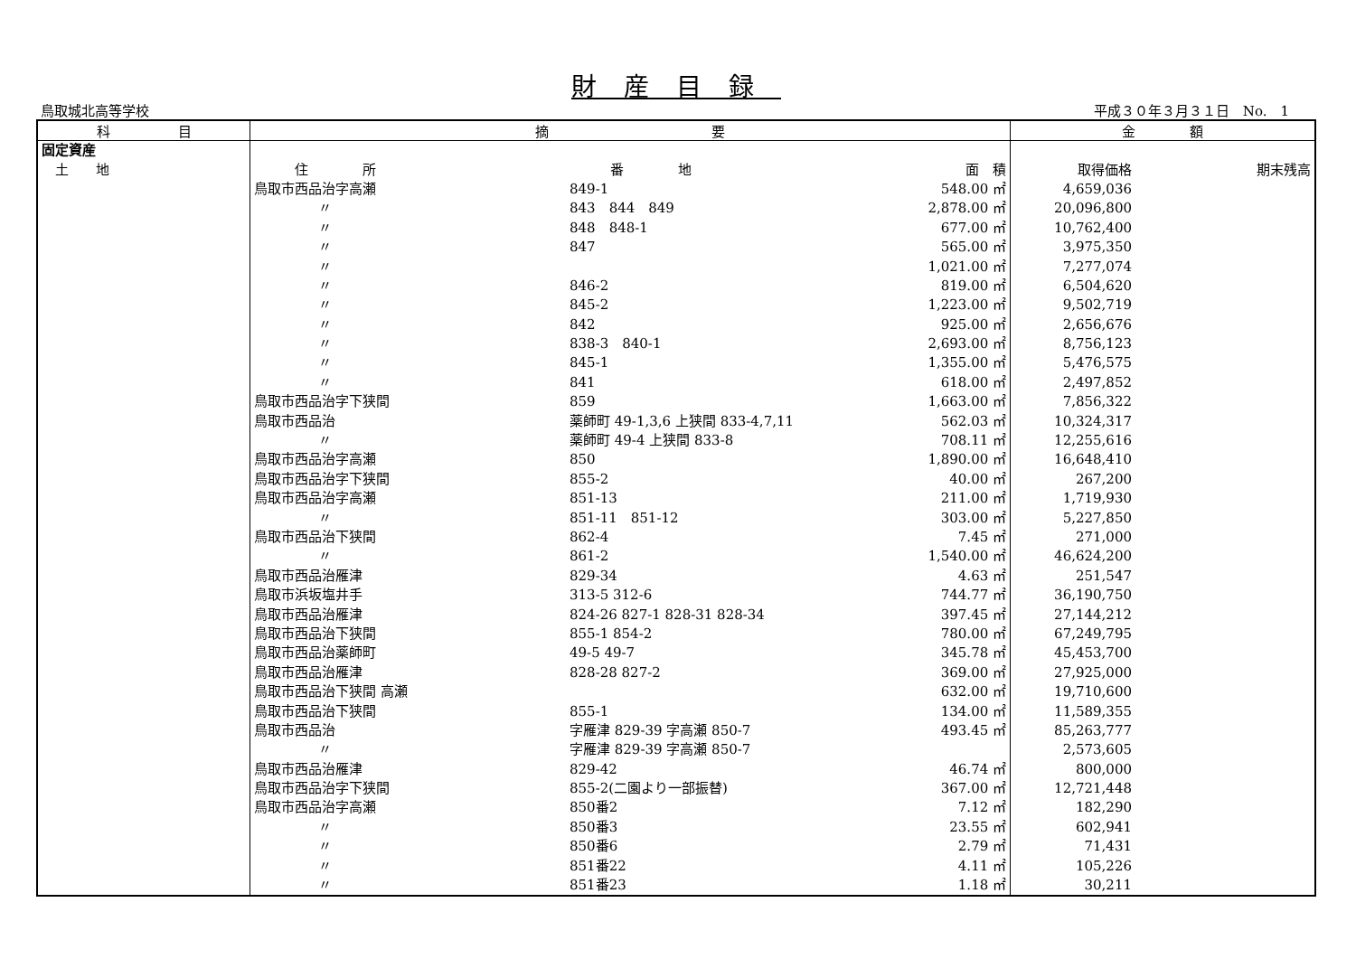財産目録
鳥取城北高等学校 平成３０年３月３１日　No.　1
| 科 目 | 摘 要 | | | 金 額 | |
| --- | --- | --- | --- | --- | --- |
| 固定資産 | | | | | |
| 土 地 | 住 所 | 番 地 | 面 積 | 取得価格 | 期末残高 |
| | 鳥取市西品治字高瀬 | 849-1 | 548.00 ㎡ | 4,659,036 | |
| | 〃 | 843 844 849 | 2,878.00 ㎡ | 20,096,800 | |
| | 〃 | 848 848-1 | 677.00 ㎡ | 10,762,400 | |
| | 〃 | 847 | 565.00 ㎡ | 3,975,350 | |
| | 〃 | | 1,021.00 ㎡ | 7,277,074 | |
| | 〃 | 846-2 | 819.00 ㎡ | 6,504,620 | |
| | 〃 | 845-2 | 1,223.00 ㎡ | 9,502,719 | |
| | 〃 | 842 | 925.00 ㎡ | 2,656,676 | |
| | 〃 | 838-3 840-1 | 2,693.00 ㎡ | 8,756,123 | |
| | 〃 | 845-1 | 1,355.00 ㎡ | 5,476,575 | |
| | 〃 | 841 | 618.00 ㎡ | 2,497,852 | |
| | 鳥取市西品治字下狭間 | 859 | 1,663.00 ㎡ | 7,856,322 | |
| | 鳥取市西品治 | 薬師町 49-1,3,6 上狭間 833-4,7,11 | 562.03 ㎡ | 10,324,317 | |
| | 〃 | 薬師町 49-4 上狭間 833-8 | 708.11 ㎡ | 12,255,616 | |
| | 鳥取市西品治字高瀬 | 850 | 1,890.00 ㎡ | 16,648,410 | |
| | 鳥取市西品治字下狭間 | 855-2 | 40.00 ㎡ | 267,200 | |
| | 鳥取市西品治字高瀬 | 851-13 | 211.00 ㎡ | 1,719,930 | |
| | 〃 | 851-11 851-12 | 303.00 ㎡ | 5,227,850 | |
| | 鳥取市西品治下狭間 | 862-4 | 7.45 ㎡ | 271,000 | |
| | 〃 | 861-2 | 1,540.00 ㎡ | 46,624,200 | |
| | 鳥取市西品治雁津 | 829-34 | 4.63 ㎡ | 251,547 | |
| | 鳥取市浜坂塩井手 | 313-5 312-6 | 744.77 ㎡ | 36,190,750 | |
| | 鳥取市西品治雁津 | 824-26 827-1 828-31 828-34 | 397.45 ㎡ | 27,144,212 | |
| | 鳥取市西品治下狭間 | 855-1 854-2 | 780.00 ㎡ | 67,249,795 | |
| | 鳥取市西品治薬師町 | 49-5 49-7 | 345.78 ㎡ | 45,453,700 | |
| | 鳥取市西品治雁津 | 828-28 827-2 | 369.00 ㎡ | 27,925,000 | |
| | 鳥取市西品治下狭間 高瀬 | | 632.00 ㎡ | 19,710,600 | |
| | 鳥取市西品治下狭間 | 855-1 | 134.00 ㎡ | 11,589,355 | |
| | 鳥取市西品治 | 字雁津 829-39 字高瀬 850-7 | 493.45 ㎡ | 85,263,777 | |
| | 〃 | 字雁津 829-39 字高瀬 850-7 | | 2,573,605 | |
| | 鳥取市西品治雁津 | 829-42 | 46.74 ㎡ | 800,000 | |
| | 鳥取市西品治字下狭間 | 855-2(二園より一部振替) | 367.00 ㎡ | 12,721,448 | |
| | 鳥取市西品治字高瀬 | 850番2 | 7.12 ㎡ | 182,290 | |
| | 〃 | 850番3 | 23.55 ㎡ | 602,941 | |
| | 〃 | 850番6 | 2.79 ㎡ | 71,431 | |
| | 〃 | 851番22 | 4.11 ㎡ | 105,226 | |
| | 〃 | 851番23 | 1.18 ㎡ | 30,211 | |